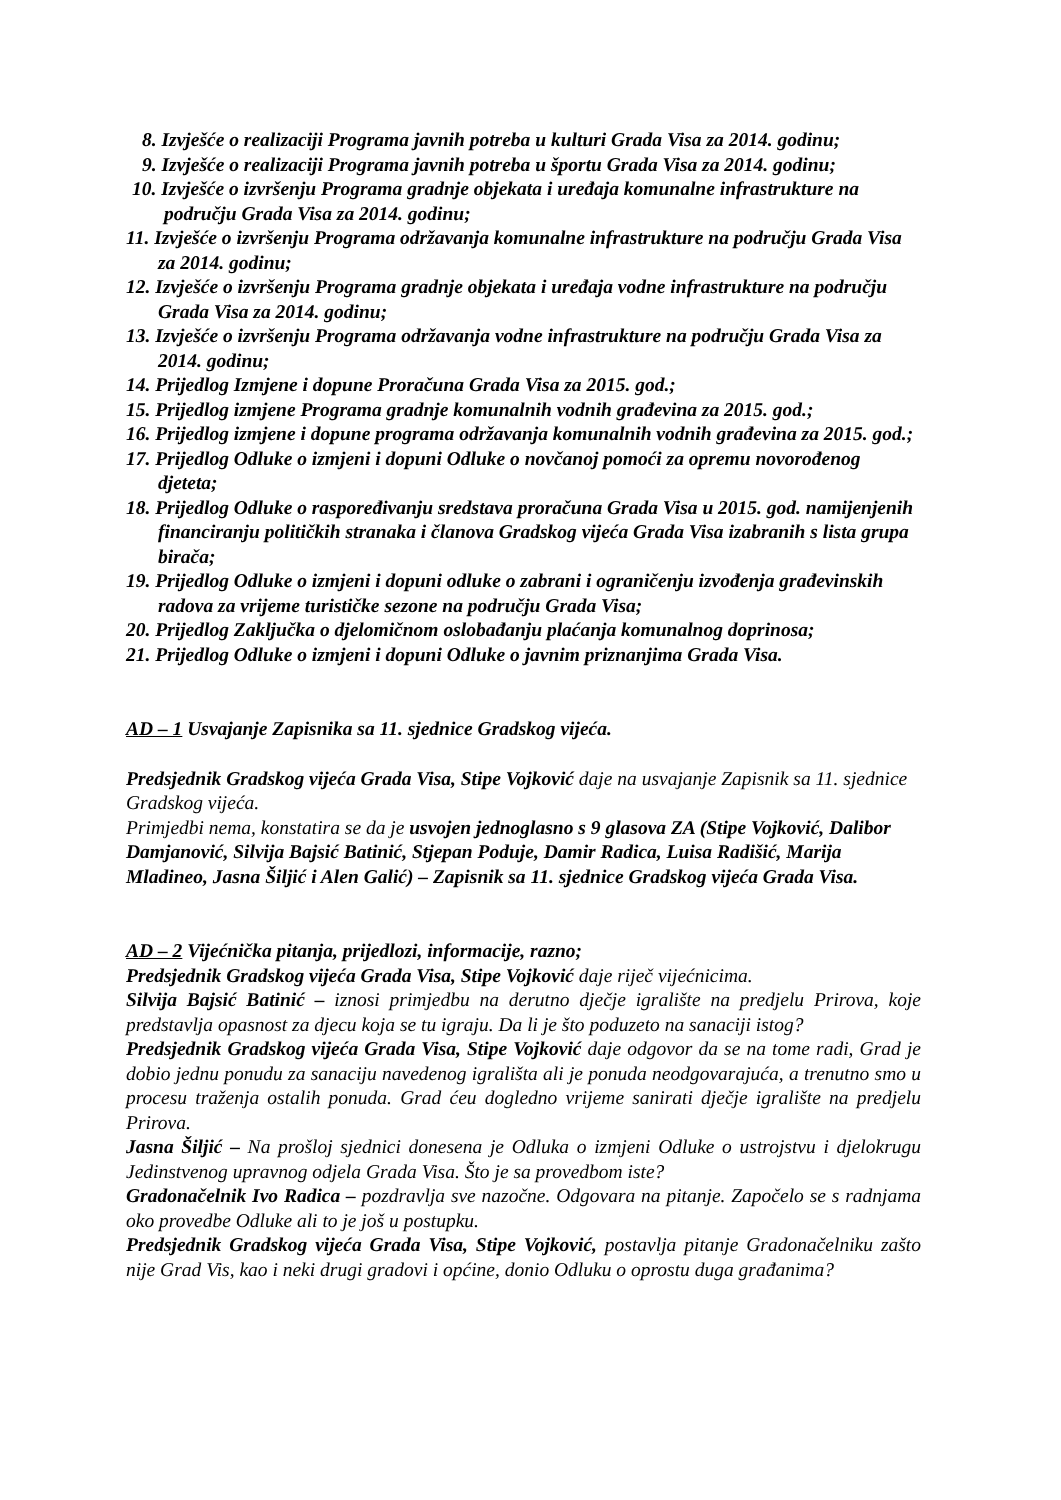8. Izvješće o realizaciji Programa javnih potreba u kulturi Grada Visa za 2014. godinu;
9. Izvješće o realizaciji Programa javnih potreba u športu Grada Visa za 2014. godinu;
10. Izvješće o izvršenju Programa gradnje objekata i uređaja komunalne infrastrukture na području Grada Visa za 2014. godinu;
11. Izvješće o izvršenju Programa održavanja komunalne infrastrukture na području Grada Visa za 2014. godinu;
12. Izvješće o izvršenju Programa gradnje objekata i uređaja vodne infrastrukture na području Grada Visa za 2014. godinu;
13. Izvješće o izvršenju Programa održavanja vodne infrastrukture na području Grada Visa za 2014. godinu;
14. Prijedlog Izmjene i dopune Proračuna Grada Visa za 2015. god.;
15. Prijedlog izmjene Programa gradnje komunalnih vodnih građevina za 2015. god.;
16. Prijedlog izmjene i dopune programa održavanja komunalnih vodnih građevina za 2015. god.;
17. Prijedlog Odluke o izmjeni i dopuni Odluke o novčanoj pomoći za opremu novorođenog djeteta;
18. Prijedlog Odluke o raspoređivanju sredstava proračuna Grada Visa u 2015. god. namijenjenih financiranju političkih stranaka i članova Gradskog vijeća Grada Visa izabranih s lista grupa birača;
19. Prijedlog Odluke o izmjeni i dopuni odluke o zabrani i ograničenju izvođenja građevinskih radova za vrijeme turističke sezone na području Grada Visa;
20. Prijedlog Zaključka o djelomičnom oslobađanju plaćanja komunalnog doprinosa;
21. Prijedlog Odluke o izmjeni i dopuni Odluke o javnim priznanjima Grada Visa.
AD – 1 Usvajanje Zapisnika sa 11. sjednice Gradskog vijeća.
Predsjednik Gradskog vijeća Grada Visa, Stipe Vojković daje na usvajanje Zapisnik sa 11. sjednice Gradskog vijeća.
Primjedbi nema, konstatira se da je usvojen jednoglasno s 9 glasova ZA (Stipe Vojković, Dalibor Damjanović, Silvija Bajsić Batinić, Stjepan Poduje, Damir Radica, Luisa Radišić, Marija Mladineo, Jasna Šiljić i Alen Galić) – Zapisnik sa 11. sjednice Gradskog vijeća Grada Visa.
AD – 2 Vijećnička pitanja, prijedlozi, informacije, razno;
Predsjednik Gradskog vijeća Grada Visa, Stipe Vojković daje riječ vijećnicima.
Silvija Bajsić Batinić – iznosi primjedbu na derutno dječje igralište na predjelu Prirova, koje predstavlja opasnost za djecu koja se tu igraju. Da li je što poduzeto na sanaciji istog?
Predsjednik Gradskog vijeća Grada Visa, Stipe Vojković daje odgovor da se na tome radi, Grad je dobio jednu ponudu za sanaciju navedenog igrališta ali je ponuda neodgovarajuća, a trenutno smo u procesu traženja ostalih ponuda. Grad ćeu dogledno vrijeme sanirati dječje igralište na predjelu Prirova.
Jasna Šiljić – Na prošloj sjednici donesena je Odluka o izmjeni Odluke o ustrojstvu i djelokrugu Jedinstvenog upravnog odjela Grada Visa. Što je sa provedbom iste?
Gradonačelnik Ivo Radica – pozdravlja sve nazočne. Odgovara na pitanje. Započelo se s radnjama oko provedbe Odluke ali to je još u postupku.
Predsjednik Gradskog vijeća Grada Visa, Stipe Vojković, postavlja pitanje Gradonačelniku zašto nije Grad Vis, kao i neki drugi gradovi i općine, donio Odluku o oprostu duga građanima?